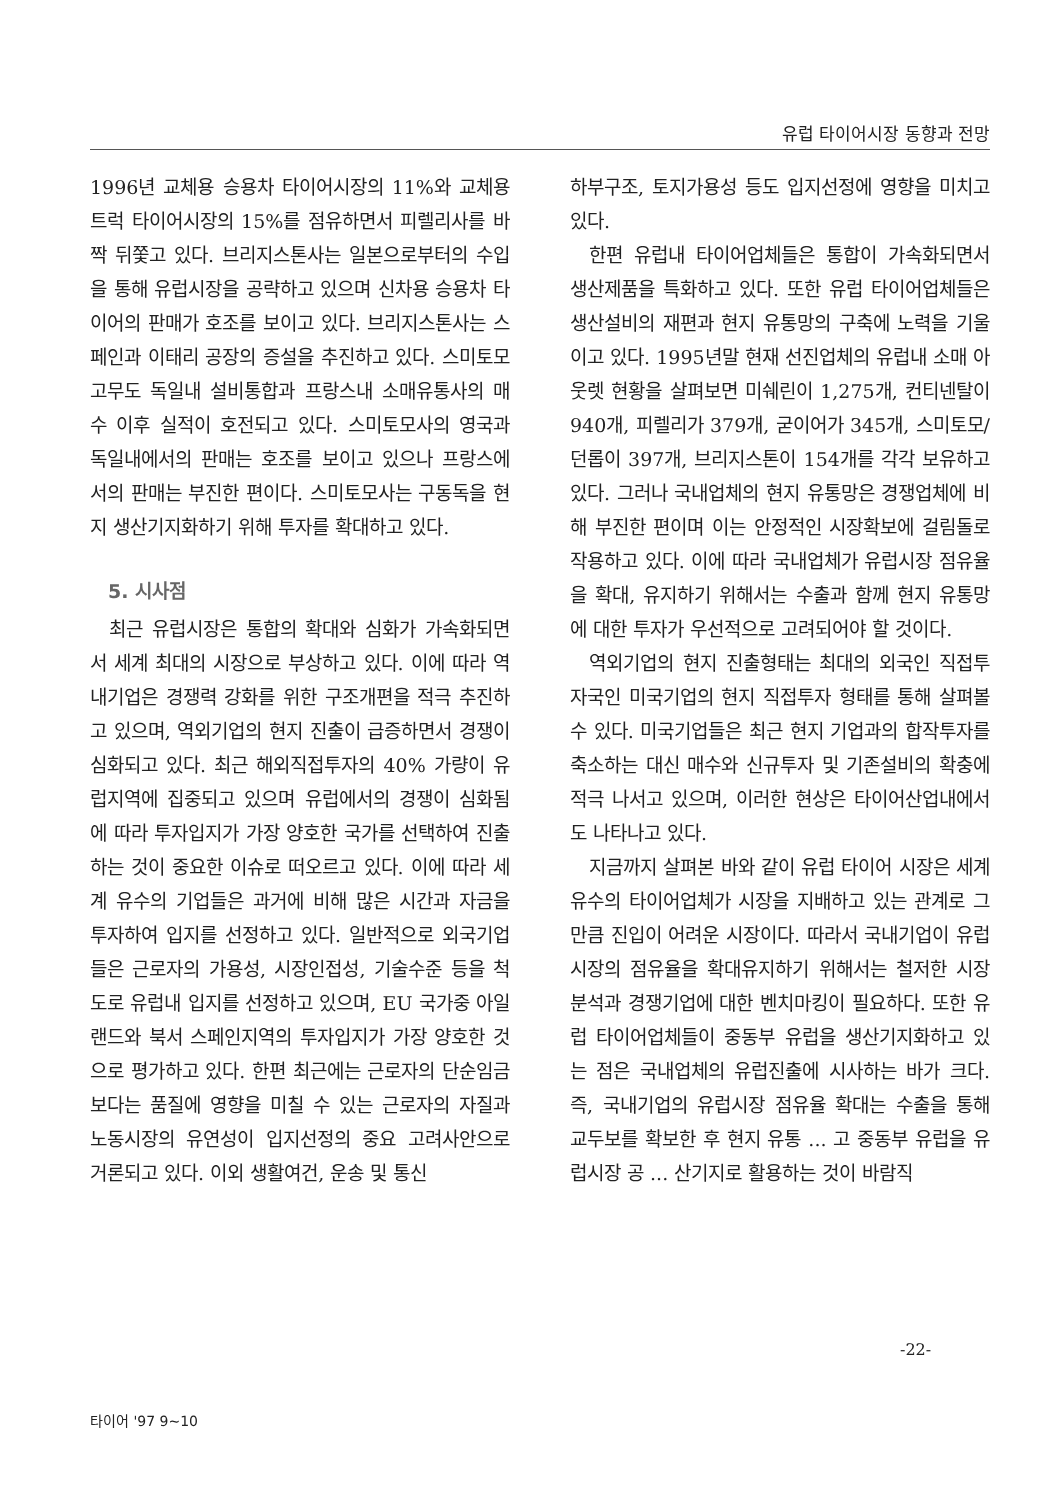유럽 타이어시장 동향과 전망
1996년 교체용 승용차 타이어시장의 11%와 교체용 트럭 타이어시장의 15%를 점유하면서 피렐리사를 바짝 뒤쫓고 있다. 브리지스톤사는 일본으로부터의 수입을 통해 유럽시장을 공략하고 있으며 신차용 승용차 타이어의 판매가 호조를 보이고 있다. 브리지스톤사는 스페인과 이태리 공장의 증설을 추진하고 있다. 스미토모고무도 독일내 설비통합과 프랑스내 소매유통사의 매수 이후 실적이 호전되고 있다. 스미토모사의 영국과 독일내에서의 판매는 호조를 보이고 있으나 프랑스에서의 판매는 부진한 편이다. 스미토모사는 구동독을 현지 생산기지화하기 위해 투자를 확대하고 있다.
5. 시사점
최근 유럽시장은 통합의 확대와 심화가 가속화되면서 세계 최대의 시장으로 부상하고 있다. 이에 따라 역내기업은 경쟁력 강화를 위한 구조개편을 적극 추진하고 있으며, 역외기업의 현지 진출이 급증하면서 경쟁이 심화되고 있다. 최근 해외직접투자의 40% 가량이 유럽지역에 집중되고 있으며 유럽에서의 경쟁이 심화됨에 따라 투자입지가 가장 양호한 국가를 선택하여 진출하는 것이 중요한 이슈로 떠오르고 있다. 이에 따라 세계 유수의 기업들은 과거에 비해 많은 시간과 자금을 투자하여 입지를 선정하고 있다. 일반적으로 외국기업들은 근로자의 가용성, 시장인접성, 기술수준 등을 척도로 유럽내 입지를 선정하고 있으며, EU 국가중 아일랜드와 북서 스페인지역의 투자입지가 가장 양호한 것으로 평가하고 있다. 한편 최근에는 근로자의 단순임금보다는 품질에 영향을 미칠 수 있는 근로자의 자질과 노동시장의 유연성이 입지선정의 중요 고려사안으로 거론되고 있다. 이외 생활여건, 운송 및 통신
하부구조, 토지가용성 등도 입지선정에 영향을 미치고 있다.
한편 유럽내 타이어업체들은 통합이 가속화되면서 생산제품을 특화하고 있다. 또한 유럽 타이어업체들은 생산설비의 재편과 현지 유통망의 구축에 노력을 기울이고 있다. 1995년말 현재 선진업체의 유럽내 소매 아웃렛 현황을 살펴보면 미쉐린이 1,275개, 컨티넨탈이 940개, 피렐리가 379개, 굳이어가 345개, 스미토모/던롭이 397개, 브리지스톤이 154개를 각각 보유하고 있다. 그러나 국내업체의 현지 유통망은 경쟁업체에 비해 부진한 편이며 이는 안정적인 시장확보에 걸림돌로 작용하고 있다. 이에 따라 국내업체가 유럽시장 점유율을 확대, 유지하기 위해서는 수출과 함께 현지 유통망에 대한 투자가 우선적으로 고려되어야 할 것이다.
역외기업의 현지 진출형태는 최대의 외국인 직접투자국인 미국기업의 현지 직접투자 형태를 통해 살펴볼 수 있다. 미국기업들은 최근 현지 기업과의 합작투자를 축소하는 대신 매수와 신규투자 및 기존설비의 확충에 적극 나서고 있으며, 이러한 현상은 타이어산업내에서도 나타나고 있다.
지금까지 살펴본 바와 같이 유럽 타이어 시장은 세계 유수의 타이어업체가 시장을 지배하고 있는 관계로 그만큼 진입이 어려운 시장이다. 따라서 국내기업이 유럽시장의 점유율을 확대유지하기 위해서는 철저한 시장분석과 경쟁기업에 대한 벤치마킹이 필요하다. 또한 유럽 타이어업체들이 중동부 유럽을 생산기지화하고 있는 점은 국내업체의 유럽진출에 시사하는 바가 크다. 즉, 국내기업의 유럽시장 점유율 확대는 수출을 통해 교두보를 확보한 후 현지 유통 ... 고 중동부 유럽을 유럽시장 공 ... 산기지로 활용하는 것이 바람직
-22-
타이어 '97 9~10